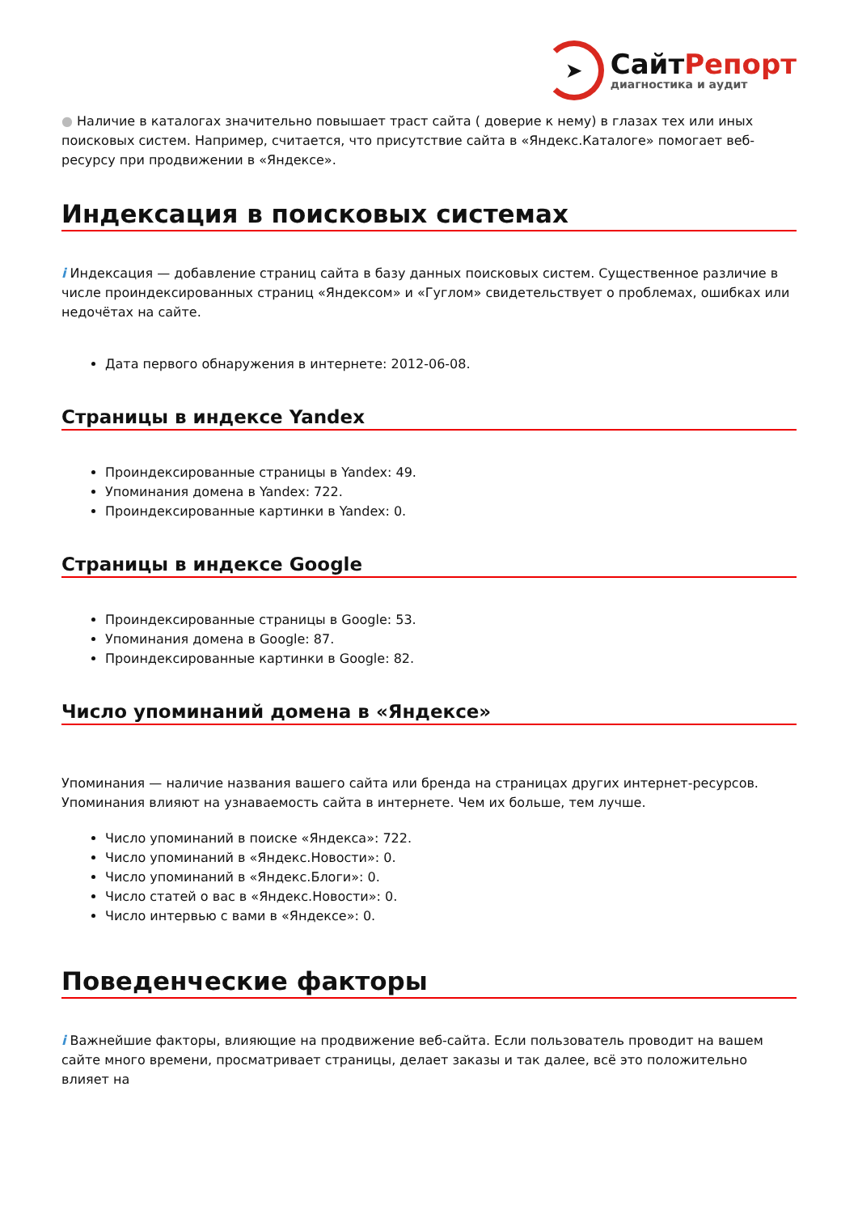➤
СайтРепорт
диагностика и аудит
● Наличие в каталогах значительно повышает траст сайта ( доверие к нему) в глазах тех или иных поисковых систем. Например, считается, что присутствие сайта в «Яндекс.Каталоге» помогает веб-ресурсу при продвижении в «Яндексе».
Индексация в поисковых системах
i Индексация — добавление страниц сайта в базу данных поисковых систем. Существенное различие в числе проиндексированных страниц «Яндексом» и «Гуглом» свидетельствует о проблемах, ошибках или недочётах на сайте.
Дата первого обнаружения в интернете: 2012-06-08.
Страницы в индексе Yandex
Проиндексированные страницы в Yandex: 49.
Упоминания домена в Yandex: 722.
Проиндексированные картинки в Yandex: 0.
Страницы в индексе Google
Проиндексированные страницы в Google: 53.
Упоминания домена в Google: 87.
Проиндексированные картинки в Google: 82.
Число упоминаний домена в «Яндексе»
Упоминания — наличие названия вашего сайта или бренда на страницах других интернет-ресурсов. Упоминания влияют на узнаваемость сайта в интернете. Чем их больше, тем лучше.
Число упоминаний в поиске «Яндекса»: 722.
Число упоминаний в «Яндекс.Новости»: 0.
Число упоминаний в «Яндекс.Блоги»: 0.
Число статей о вас в «Яндекс.Новости»: 0.
Число интервью с вами в «Яндексе»: 0.
Поведенческие факторы
i Важнейшие факторы, влияющие на продвижение веб-сайта. Если пользователь проводит на вашем сайте много времени, просматривает страницы, делает заказы и так далее, всё это положительно влияет на